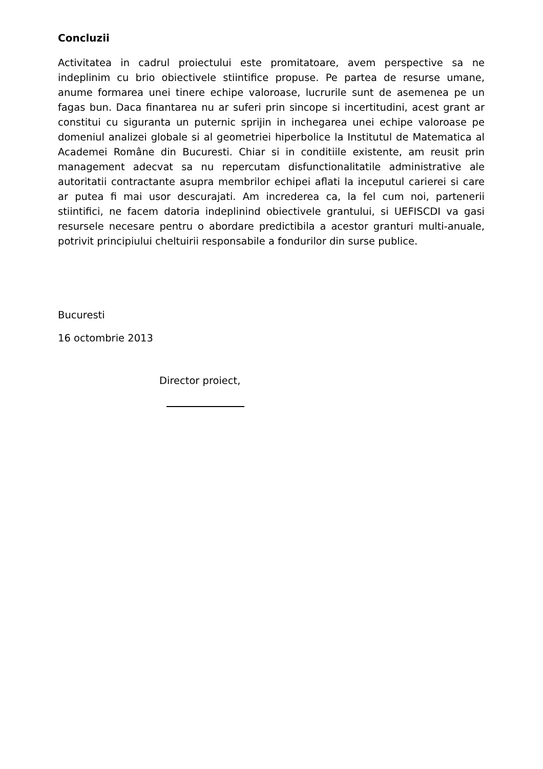Concluzii
Activitatea in cadrul proiectului este promitatoare, avem perspective sa ne indeplinim cu brio obiectivele stiintifice propuse. Pe partea de resurse umane, anume formarea unei tinere echipe valoroase, lucrurile sunt de asemenea pe un fagas bun. Daca finantarea nu ar suferi prin sincope si incertitudini, acest grant ar constitui cu siguranta un puternic sprijin in inchegarea unei echipe valoroase pe domeniul analizei globale si al geometriei hiperbolice la Institutul de Matematica al Academei Române din Bucuresti. Chiar si in conditiile existente, am reusit prin management adecvat sa nu repercutam disfunctionalitatile administrative ale autoritatii contractante asupra membrilor echipei aflati la inceputul carierei si care ar putea fi mai usor descurajati. Am increderea ca, la fel cum noi, partenerii stiintifici, ne facem datoria indeplinind obiectivele grantului, si UEFISCDI va gasi resursele necesare pentru o abordare predictibila a acestor granturi multi-anuale, potrivit principiului cheltuirii responsabile a fondurilor din surse publice.
Bucuresti
16 octombrie 2013
Director proiect,